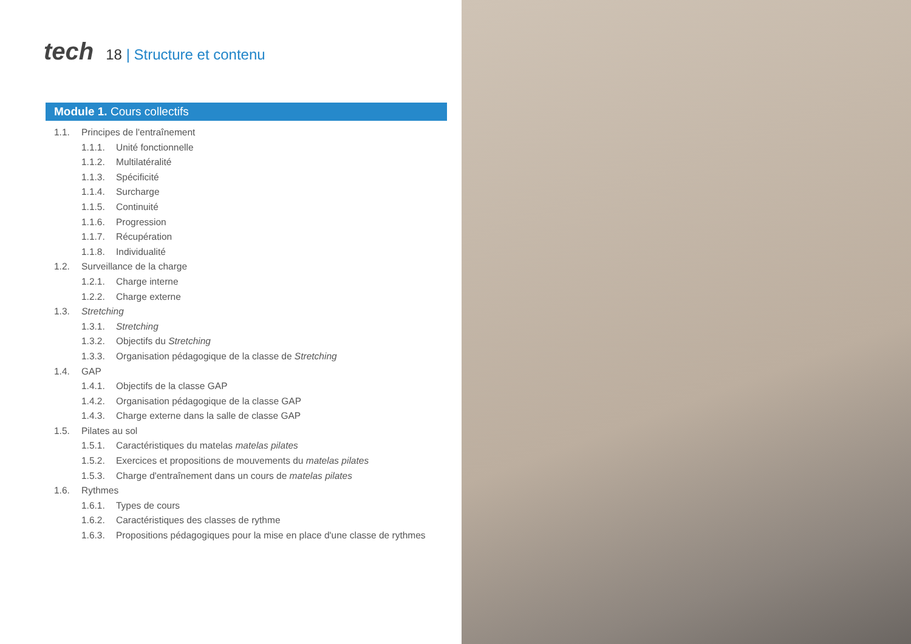tech
18 | Structure et contenu
Module 1. Cours collectifs
1.1. Principes de l'entraînement
1.1.1. Unité fonctionnelle
1.1.2. Multilatéralité
1.1.3. Spécificité
1.1.4. Surcharge
1.1.5. Continuité
1.1.6. Progression
1.1.7. Récupération
1.1.8. Individualité
1.2. Surveillance de la charge
1.2.1. Charge interne
1.2.2. Charge externe
1.3. Stretching
1.3.1. Stretching
1.3.2. Objectifs du Stretching
1.3.3. Organisation pédagogique de la classe de Stretching
1.4. GAP
1.4.1. Objectifs de la classe GAP
1.4.2. Organisation pédagogique de la classe GAP
1.4.3. Charge externe dans la salle de classe GAP
1.5. Pilates au sol
1.5.1. Caractéristiques du matelas matelas pilates
1.5.2. Exercices et propositions de mouvements du matelas pilates
1.5.3. Charge d'entraînement dans un cours de matelas pilates
1.6. Rythmes
1.6.1. Types de cours
1.6.2. Caractéristiques des classes de rythme
1.6.3. Propositions pédagogiques pour la mise en place d'une classe de rythmes